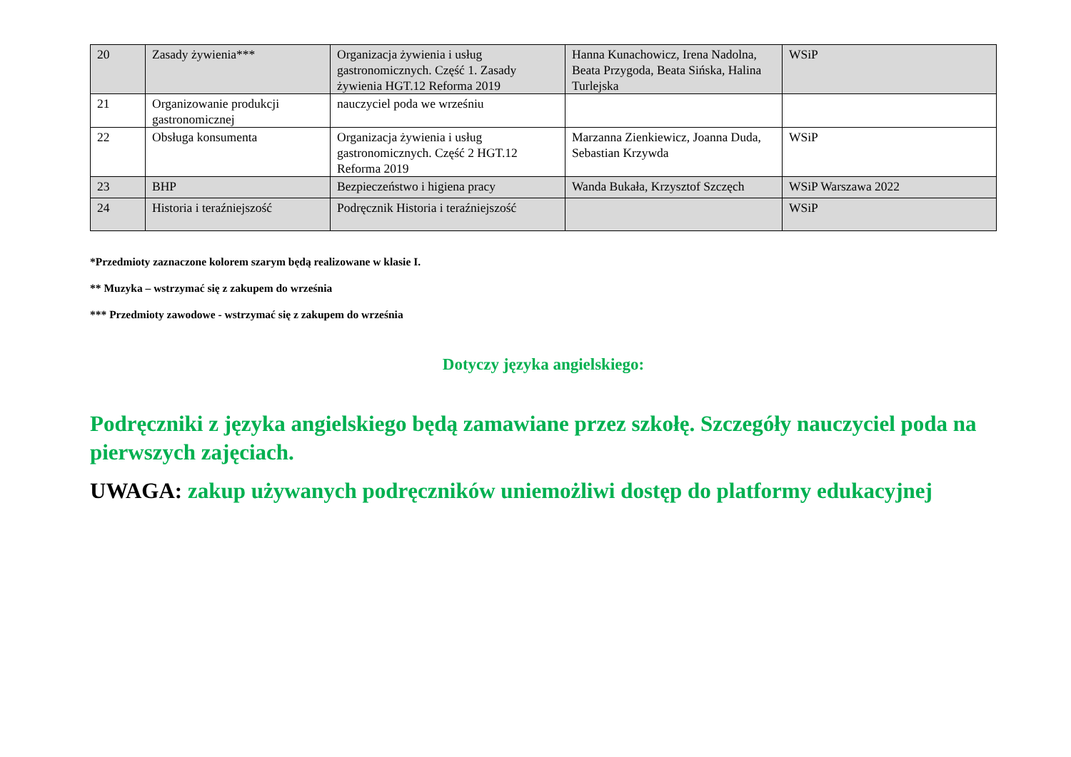| 20 | Zasady żywienia*** | Organizacja żywienia i usług gastronomicznych. Część 1. Zasady żywienia HGT.12 Reforma 2019 | Hanna Kunachowicz, Irena Nadolna, Beata Przygoda, Beata Sińska, Halina Turlejska | WSiP |
| 21 | Organizowanie produkcji gastronomicznej | nauczyciel poda we wrześniu | | |
| 22 | Obsługa konsumenta | Organizacja żywienia i usług gastronomicznych. Część 2 HGT.12 Reforma 2019 | Marzanna Zienkiewicz, Joanna Duda, Sebastian Krzywda | WSiP |
| 23 | BHP | Bezpieczeństwo i higiena pracy | Wanda Bukała, Krzysztof Szczęch | WSiP Warszawa 2022 |
| 24 | Historia i teraźniejszość | Podręcznik Historia i teraźniejszość | | WSiP |
*Przedmioty zaznaczone kolorem szarym będą realizowane w klasie I.
** Muzyka – wstrzymać się z zakupem do września
*** Przedmioty zawodowe - wstrzymać się z zakupem do września
Dotyczy języka angielskiego:
Podręczniki z języka angielskiego będą zamawiane przez szkołę. Szczegóły nauczyciel poda na pierwszych zajęciach.
UWAGA: zakup używanych podręczników uniemożliwi dostęp do platformy edukacyjnej